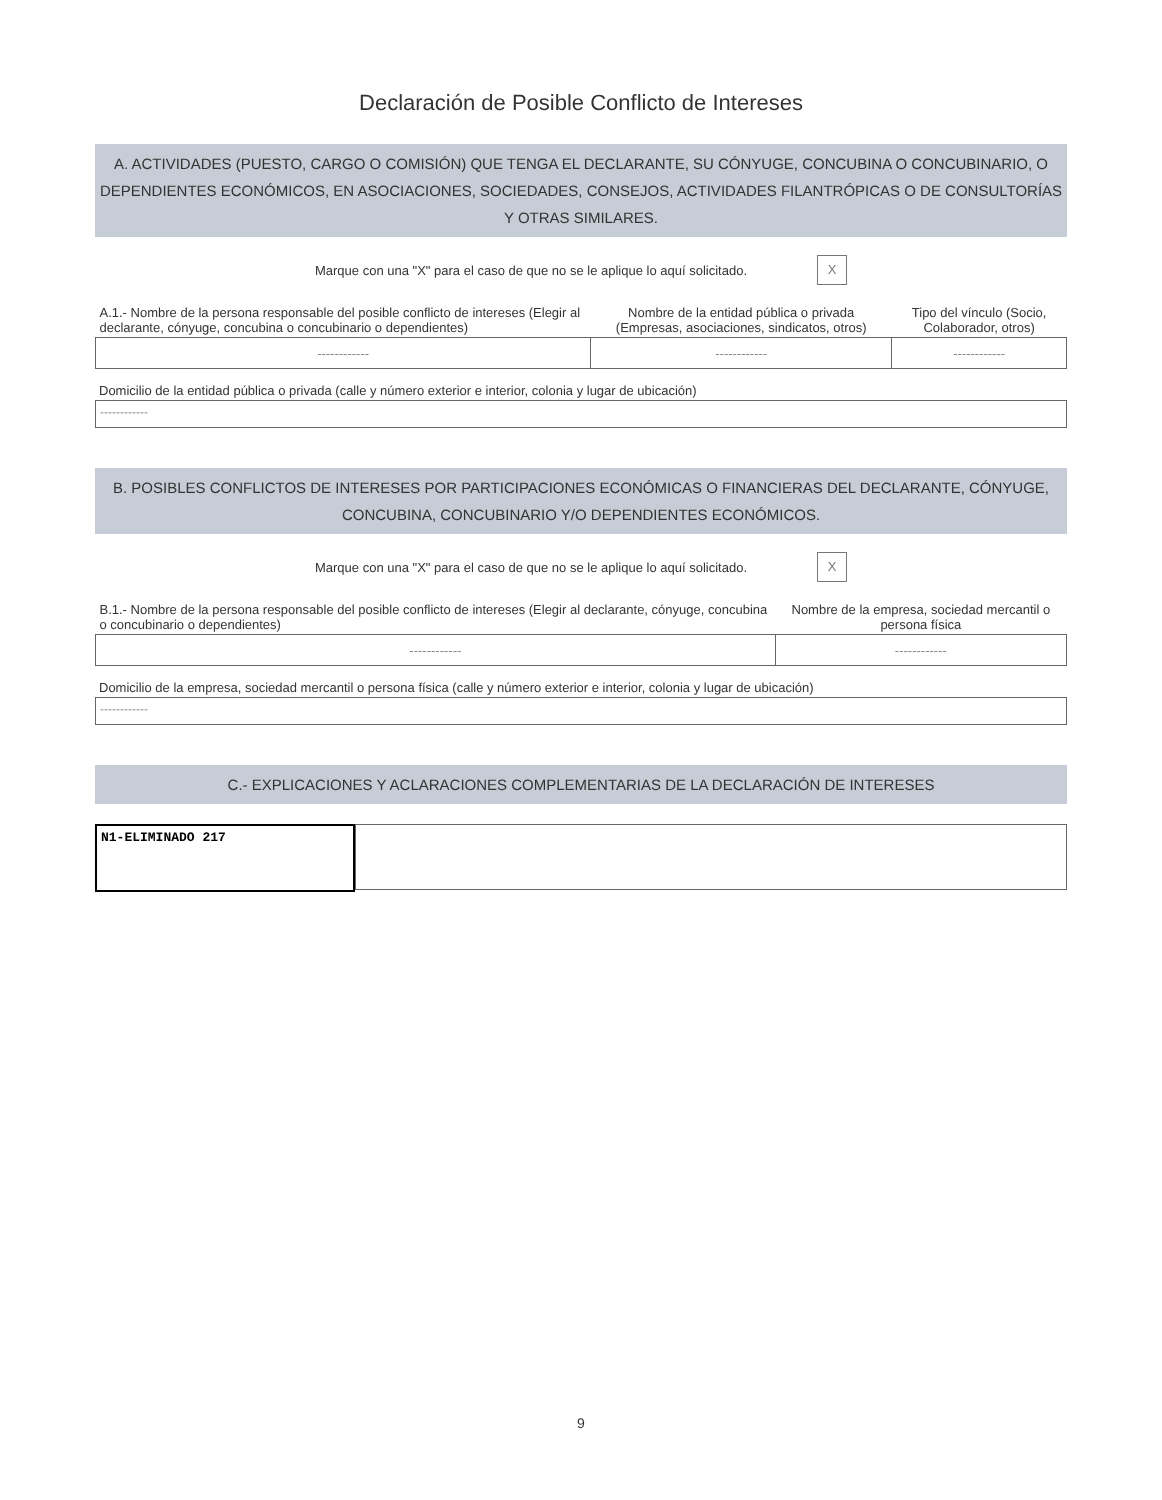Declaración de Posible Conflicto de Intereses
A. ACTIVIDADES (PUESTO, CARGO O COMISIÓN) QUE TENGA EL DECLARANTE, SU CÓNYUGE, CONCUBINA O CONCUBINARIO, O DEPENDIENTES ECONÓMICOS, EN ASOCIACIONES, SOCIEDADES, CONSEJOS, ACTIVIDADES FILANTRÓPICAS O DE CONSULTORÍAS Y OTRAS SIMILARES.
Marque con una "X" para el caso de que no se le aplique lo aquí solicitado. X
| A.1.- Nombre de la persona responsable del posible conflicto de intereses (Elegir al declarante, cónyuge, concubina o concubinario o dependientes) | Nombre de la entidad pública o privada (Empresas, asociaciones, sindicatos, otros) | Tipo del vínculo (Socio, Colaborador, otros) |
| ------------ | ------------ | ------------ |
Domicilio de la entidad pública o privada (calle y número exterior e interior, colonia y lugar de ubicación)
------------
B. POSIBLES CONFLICTOS DE INTERESES POR PARTICIPACIONES ECONÓMICAS O FINANCIERAS DEL DECLARANTE, CÓNYUGE, CONCUBINA, CONCUBINARIO Y/O DEPENDIENTES ECONÓMICOS.
Marque con una "X" para el caso de que no se le aplique lo aquí solicitado. X
| B.1.- Nombre de la persona responsable del posible conflicto de intereses (Elegir al declarante, cónyuge, concubina o concubinario o dependientes) | Nombre de la empresa, sociedad mercantil o persona física |
| ------------ | ------------ |
Domicilio de la empresa, sociedad mercantil o persona física (calle y número exterior e interior, colonia y lugar de ubicación)
------------
C.- EXPLICACIONES Y ACLARACIONES COMPLEMENTARIAS DE LA DECLARACIÓN DE INTERESES
N1-ELIMINADO 217
9